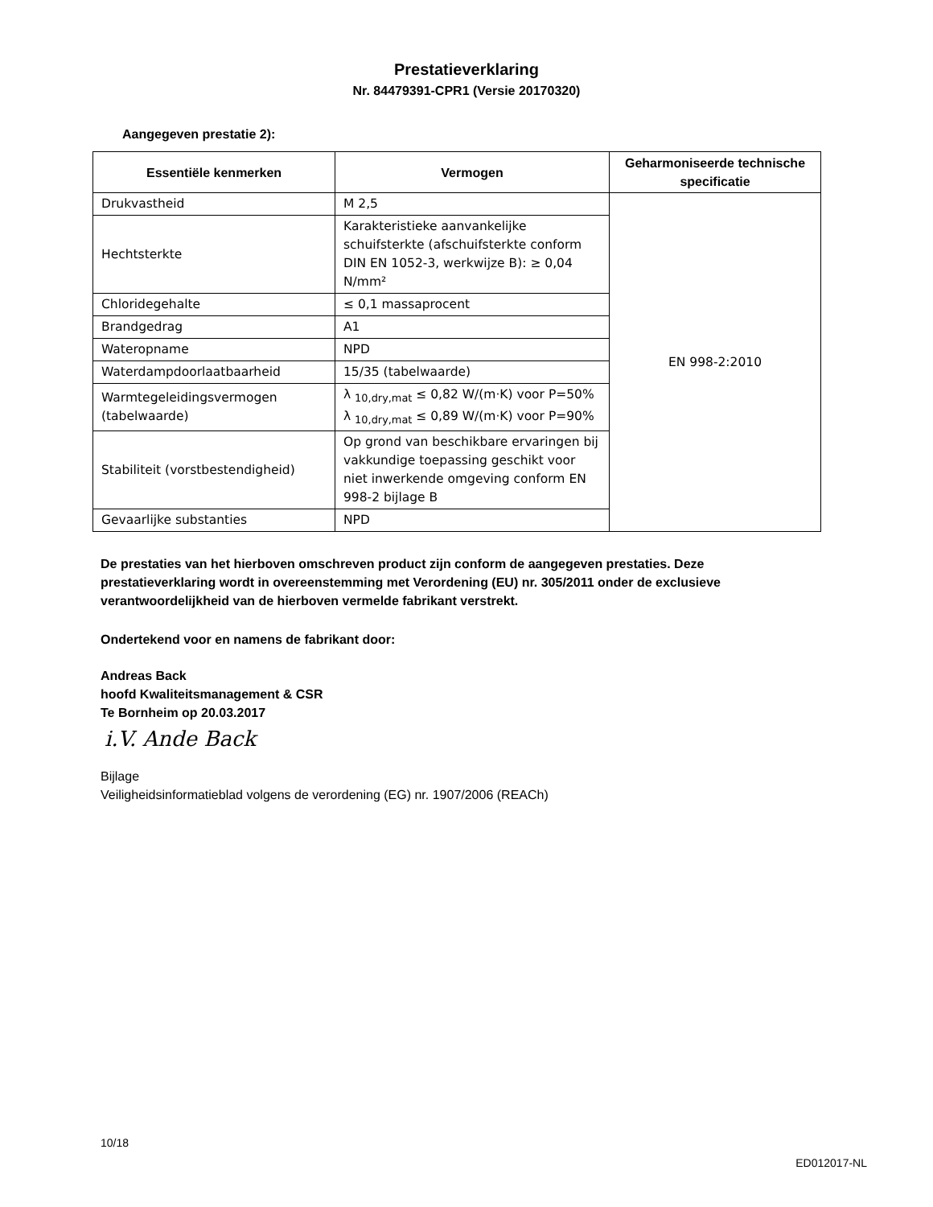Prestatieverklaring
Nr. 84479391-CPR1 (Versie 20170320)
Aangegeven prestatie 2):
| Essentiële kenmerken | Vermogen | Geharmoniseerde technische specificatie |
| --- | --- | --- |
| Drukvastheid | M 2,5 | EN 998-2:2010 |
| Hechtsterkte | Karakteristieke aanvankelijke schuifsterkte (afschuifsterkte conform DIN EN 1052-3, werkwijze B): ≥ 0,04 N/mm² | |
| Chloridegehalte | ≤ 0,1 massaprocent | |
| Brandgedrag | A1 | |
| Wateropname | NPD | |
| Waterdampdoorlaatbaarheid | 15/35 (tabelwaarde) | |
| Warmtegeleidingsvermogen (tabelwaarde) | λ <sub>10,dry,mat</sub> ≤ 0,82 W/(m·K) voor P=50% λ <sub>10,dry,mat</sub> ≤ 0,89 W/(m·K) voor P=90% | |
| Stabiliteit (vorstbestendigheid) | Op grond van beschikbare ervaringen bij vakkundige toepassing geschikt voor niet inwerkende omgeving conform EN 998-2 bijlage B | |
| Gevaarlijke substanties | NPD | |
De prestaties van het hierboven omschreven product zijn conform de aangegeven prestaties. Deze prestatieverklaring wordt in overeenstemming met Verordening (EU) nr. 305/2011 onder de exclusieve verantwoordelijkheid van de hierboven vermelde fabrikant verstrekt.
Ondertekend voor en namens de fabrikant door:
Andreas Back
hoofd Kwaliteitsmanagement & CSR
Te Bornheim op 20.03.2017
i.V. Ande Back
Bijlage
Veiligheidsinformatieblad volgens de verordening (EG) nr. 1907/2006 (REACh)
10/18
ED012017-NL